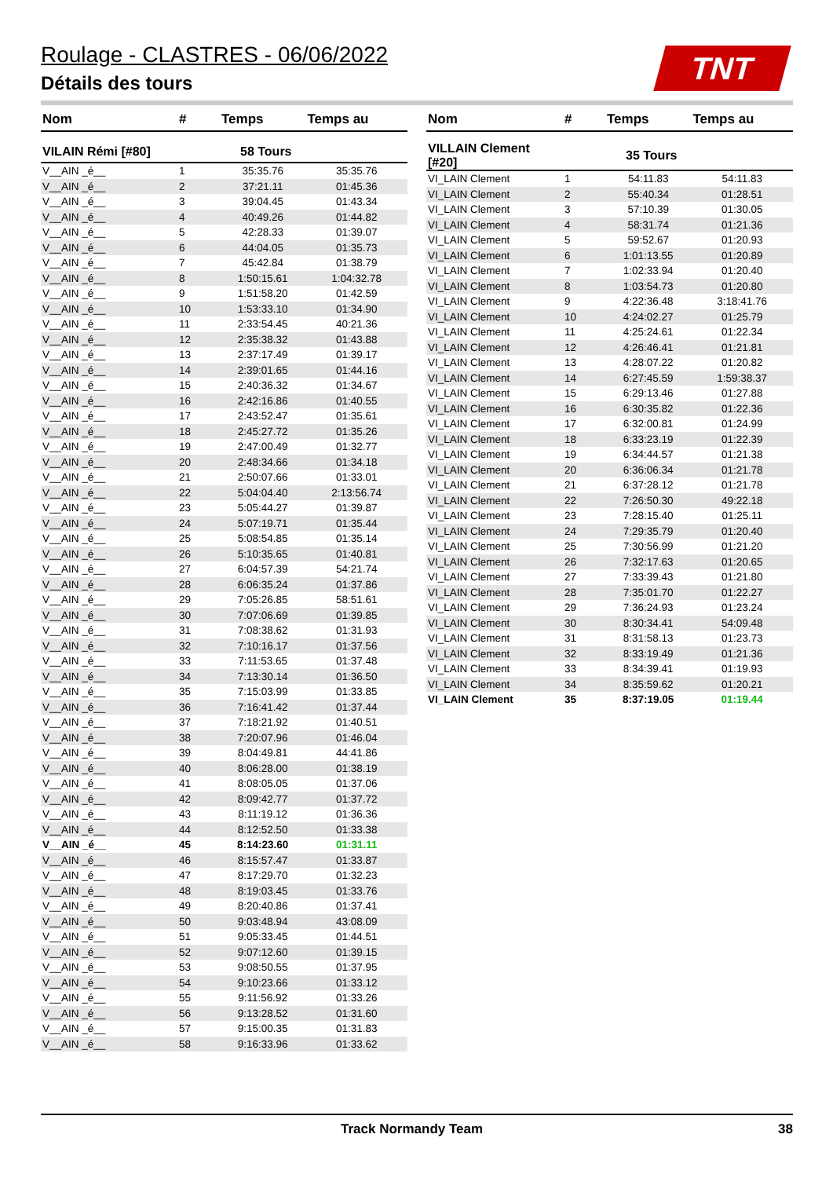Roulage - CLASTRES - 06/06/2022
Détails des tours
TNT
| Nom | # | Temps | Temps au |
| --- | --- | --- | --- |
| VILAIN Rémi [#80] | 58 Tours | | |
| V__AIN _é__ | 1 | 35:35.76 | 35:35.76 |
| V__AIN _é__ | 2 | 37:21.11 | 01:45.36 |
| V__AIN _é__ | 3 | 39:04.45 | 01:43.34 |
| V__AIN _é__ | 4 | 40:49.26 | 01:44.82 |
| V__AIN _é__ | 5 | 42:28.33 | 01:39.07 |
| V__AIN _é__ | 6 | 44:04.05 | 01:35.73 |
| V__AIN _é__ | 7 | 45:42.84 | 01:38.79 |
| V__AIN _é__ | 8 | 1:50:15.61 | 1:04:32.78 |
| V__AIN _é__ | 9 | 1:51:58.20 | 01:42.59 |
| V__AIN _é__ | 10 | 1:53:33.10 | 01:34.90 |
| V__AIN _é__ | 11 | 2:33:54.45 | 40:21.36 |
| V__AIN _é__ | 12 | 2:35:38.32 | 01:43.88 |
| V__AIN _é__ | 13 | 2:37:17.49 | 01:39.17 |
| V__AIN _é__ | 14 | 2:39:01.65 | 01:44.16 |
| V__AIN _é__ | 15 | 2:40:36.32 | 01:34.67 |
| V__AIN _é__ | 16 | 2:42:16.86 | 01:40.55 |
| V__AIN _é__ | 17 | 2:43:52.47 | 01:35.61 |
| V__AIN _é__ | 18 | 2:45:27.72 | 01:35.26 |
| V__AIN _é__ | 19 | 2:47:00.49 | 01:32.77 |
| V__AIN _é__ | 20 | 2:48:34.66 | 01:34.18 |
| V__AIN _é__ | 21 | 2:50:07.66 | 01:33.01 |
| V__AIN _é__ | 22 | 5:04:04.40 | 2:13:56.74 |
| V__AIN _é__ | 23 | 5:05:44.27 | 01:39.87 |
| V__AIN _é__ | 24 | 5:07:19.71 | 01:35.44 |
| V__AIN _é__ | 25 | 5:08:54.85 | 01:35.14 |
| V__AIN _é__ | 26 | 5:10:35.65 | 01:40.81 |
| V__AIN _é__ | 27 | 6:04:57.39 | 54:21.74 |
| V__AIN _é__ | 28 | 6:06:35.24 | 01:37.86 |
| V__AIN _é__ | 29 | 7:05:26.85 | 58:51.61 |
| V__AIN _é__ | 30 | 7:07:06.69 | 01:39.85 |
| V__AIN _é__ | 31 | 7:08:38.62 | 01:31.93 |
| V__AIN _é__ | 32 | 7:10:16.17 | 01:37.56 |
| V__AIN _é__ | 33 | 7:11:53.65 | 01:37.48 |
| V__AIN _é__ | 34 | 7:13:30.14 | 01:36.50 |
| V__AIN _é__ | 35 | 7:15:03.99 | 01:33.85 |
| V__AIN _é__ | 36 | 7:16:41.42 | 01:37.44 |
| V__AIN _é__ | 37 | 7:18:21.92 | 01:40.51 |
| V__AIN _é__ | 38 | 7:20:07.96 | 01:46.04 |
| V__AIN _é__ | 39 | 8:04:49.81 | 44:41.86 |
| V__AIN _é__ | 40 | 8:06:28.00 | 01:38.19 |
| V__AIN _é__ | 41 | 8:08:05.05 | 01:37.06 |
| V__AIN _é__ | 42 | 8:09:42.77 | 01:37.72 |
| V__AIN _é__ | 43 | 8:11:19.12 | 01:36.36 |
| V__AIN _é__ | 44 | 8:12:52.50 | 01:33.38 |
| V__AIN _é__ | 45 | 8:14:23.60 | 01:31.11 |
| V__AIN _é__ | 46 | 8:15:57.47 | 01:33.87 |
| V__AIN _é__ | 47 | 8:17:29.70 | 01:32.23 |
| V__AIN _é__ | 48 | 8:19:03.45 | 01:33.76 |
| V__AIN _é__ | 49 | 8:20:40.86 | 01:37.41 |
| V__AIN _é__ | 50 | 9:03:48.94 | 43:08.09 |
| V__AIN _é__ | 51 | 9:05:33.45 | 01:44.51 |
| V__AIN _é__ | 52 | 9:07:12.60 | 01:39.15 |
| V__AIN _é__ | 53 | 9:08:50.55 | 01:37.95 |
| V__AIN _é__ | 54 | 9:10:23.66 | 01:33.12 |
| V__AIN _é__ | 55 | 9:11:56.92 | 01:33.26 |
| V__AIN _é__ | 56 | 9:13:28.52 | 01:31.60 |
| V__AIN _é__ | 57 | 9:15:00.35 | 01:31.83 |
| V__AIN _é__ | 58 | 9:16:33.96 | 01:33.62 |
| Nom | # | Temps | Temps au |
| --- | --- | --- | --- |
| VILLAIN Clement [#20] | 35 Tours | | |
| VI_LAIN Clement | 1 | 54:11.83 | 54:11.83 |
| VI_LAIN Clement | 2 | 55:40.34 | 01:28.51 |
| VI_LAIN Clement | 3 | 57:10.39 | 01:30.05 |
| VI_LAIN Clement | 4 | 58:31.74 | 01:21.36 |
| VI_LAIN Clement | 5 | 59:52.67 | 01:20.93 |
| VI_LAIN Clement | 6 | 1:01:13.55 | 01:20.89 |
| VI_LAIN Clement | 7 | 1:02:33.94 | 01:20.40 |
| VI_LAIN Clement | 8 | 1:03:54.73 | 01:20.80 |
| VI_LAIN Clement | 9 | 4:22:36.48 | 3:18:41.76 |
| VI_LAIN Clement | 10 | 4:24:02.27 | 01:25.79 |
| VI_LAIN Clement | 11 | 4:25:24.61 | 01:22.34 |
| VI_LAIN Clement | 12 | 4:26:46.41 | 01:21.81 |
| VI_LAIN Clement | 13 | 4:28:07.22 | 01:20.82 |
| VI_LAIN Clement | 14 | 6:27:45.59 | 1:59:38.37 |
| VI_LAIN Clement | 15 | 6:29:13.46 | 01:27.88 |
| VI_LAIN Clement | 16 | 6:30:35.82 | 01:22.36 |
| VI_LAIN Clement | 17 | 6:32:00.81 | 01:24.99 |
| VI_LAIN Clement | 18 | 6:33:23.19 | 01:22.39 |
| VI_LAIN Clement | 19 | 6:34:44.57 | 01:21.38 |
| VI_LAIN Clement | 20 | 6:36:06.34 | 01:21.78 |
| VI_LAIN Clement | 21 | 6:37:28.12 | 01:21.78 |
| VI_LAIN Clement | 22 | 7:26:50.30 | 49:22.18 |
| VI_LAIN Clement | 23 | 7:28:15.40 | 01:25.11 |
| VI_LAIN Clement | 24 | 7:29:35.79 | 01:20.40 |
| VI_LAIN Clement | 25 | 7:30:56.99 | 01:21.20 |
| VI_LAIN Clement | 26 | 7:32:17.63 | 01:20.65 |
| VI_LAIN Clement | 27 | 7:33:39.43 | 01:21.80 |
| VI_LAIN Clement | 28 | 7:35:01.70 | 01:22.27 |
| VI_LAIN Clement | 29 | 7:36:24.93 | 01:23.24 |
| VI_LAIN Clement | 30 | 8:30:34.41 | 54:09.48 |
| VI_LAIN Clement | 31 | 8:31:58.13 | 01:23.73 |
| VI_LAIN Clement | 32 | 8:33:19.49 | 01:21.36 |
| VI_LAIN Clement | 33 | 8:34:39.41 | 01:19.93 |
| VI_LAIN Clement | 34 | 8:35:59.62 | 01:20.21 |
| VI_LAIN Clement | 35 | 8:37:19.05 | 01:19.44 |
Track Normandy Team 38